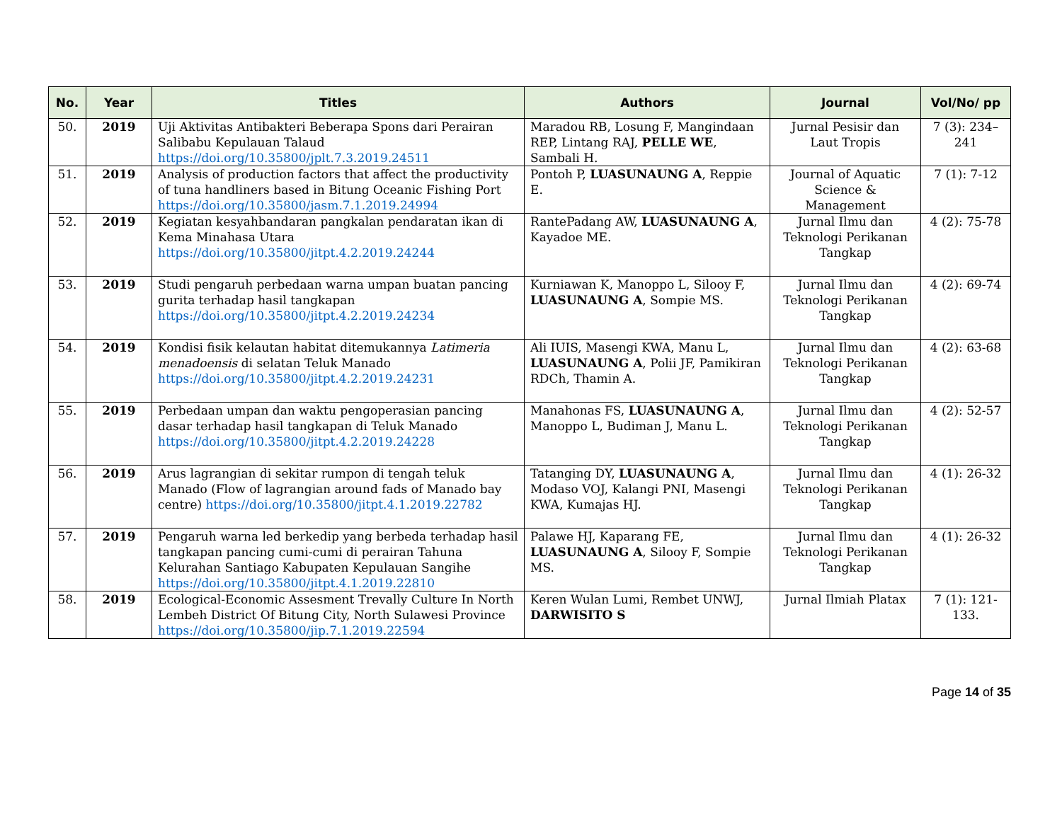| No. | Year | Titles | Authors | Journal | Vol/No/ pp |
| --- | --- | --- | --- | --- | --- |
| 50. | 2019 | Uji Aktivitas Antibakteri Beberapa Spons dari Perairan Salibabu Kepulauan Talaud https://doi.org/10.35800/jplt.7.3.2019.24511 | Maradou RB, Losung F, Mangindaan REP, Lintang RAJ, PELLE WE , Sambali H. | Jurnal Pesisir dan Laut Tropis | 7 (3): 234–241 |
| 51. | 2019 | Analysis of production factors that affect the productivity of tuna handliners based in Bitung Oceanic Fishing Port https://doi.org/10.35800/jasm.7.1.2019.24994 | Pontoh P, LUASUNAUNG A , Reppie E. | Journal of Aquatic Science & Management | 7 (1): 7-12 |
| 52. | 2019 | Kegiatan kesyahbandaran pangkalan pendaratan ikan di Kema Minahasa Utara https://doi.org/10.35800/jitpt.4.2.2019.24244 | RantePadang AW, LUASUNAUNG A , Kayadoe ME. | Jurnal Ilmu dan Teknologi Perikanan Tangkap | 4 (2): 75-78 |
| 53. | 2019 | Studi pengaruh perbedaan warna umpan buatan pancing gurita terhadap hasil tangkapan https://doi.org/10.35800/jitpt.4.2.2019.24234 | Kurniawan K, Manoppo L, Silooy F, LUASUNAUNG A , Sompie MS. | Jurnal Ilmu dan Teknologi Perikanan Tangkap | 4 (2): 69-74 |
| 54. | 2019 | Kondisi fisik kelautan habitat ditemukannya Latimeria menadoensis di selatan Teluk Manado https://doi.org/10.35800/jitpt.4.2.2019.24231 | Ali IUIS, Masengi KWA, Manu L, LUASUNAUNG A , Polii JF, Pamikiran RDCh, Thamin A. | Jurnal Ilmu dan Teknologi Perikanan Tangkap | 4 (2): 63-68 |
| 55. | 2019 | Perbedaan umpan dan waktu pengoperasian pancing dasar terhadap hasil tangkapan di Teluk Manado https://doi.org/10.35800/jitpt.4.2.2019.24228 | Manahonas FS, LUASUNAUNG A , Manoppo L, Budiman J, Manu L. | Jurnal Ilmu dan Teknologi Perikanan Tangkap | 4 (2): 52-57 |
| 56. | 2019 | Arus lagrangian di sekitar rumpon di tengah teluk Manado (Flow of lagrangian around fads of Manado bay centre) https://doi.org/10.35800/jitpt.4.1.2019.22782 | Tatanging DY, LUASUNAUNG A , Modaso VOJ, Kalangi PNI, Masengi KWA, Kumajas HJ. | Jurnal Ilmu dan Teknologi Perikanan Tangkap | 4 (1): 26-32 |
| 57. | 2019 | Pengaruh warna led berkedip yang berbeda terhadap hasil tangkapan pancing cumi-cumi di perairan Tahuna Kelurahan Santiago Kabupaten Kepulauan Sangihe https://doi.org/10.35800/jitpt.4.1.2019.22810 | Palawe HJ, Kaparang FE, LUASUNAUNG A , Silooy F, Sompie MS. | Jurnal Ilmu dan Teknologi Perikanan Tangkap | 4 (1): 26-32 |
| 58. | 2019 | Ecological-Economic Assesment Trevally Culture In North Lembeh District Of Bitung City, North Sulawesi Province https://doi.org/10.35800/jip.7.1.2019.22594 | Keren Wulan Lumi, Rembet UNWJ, DARWISITO S | Jurnal Ilmiah Platax | 7 (1): 121-133. |
Page 14 of 35